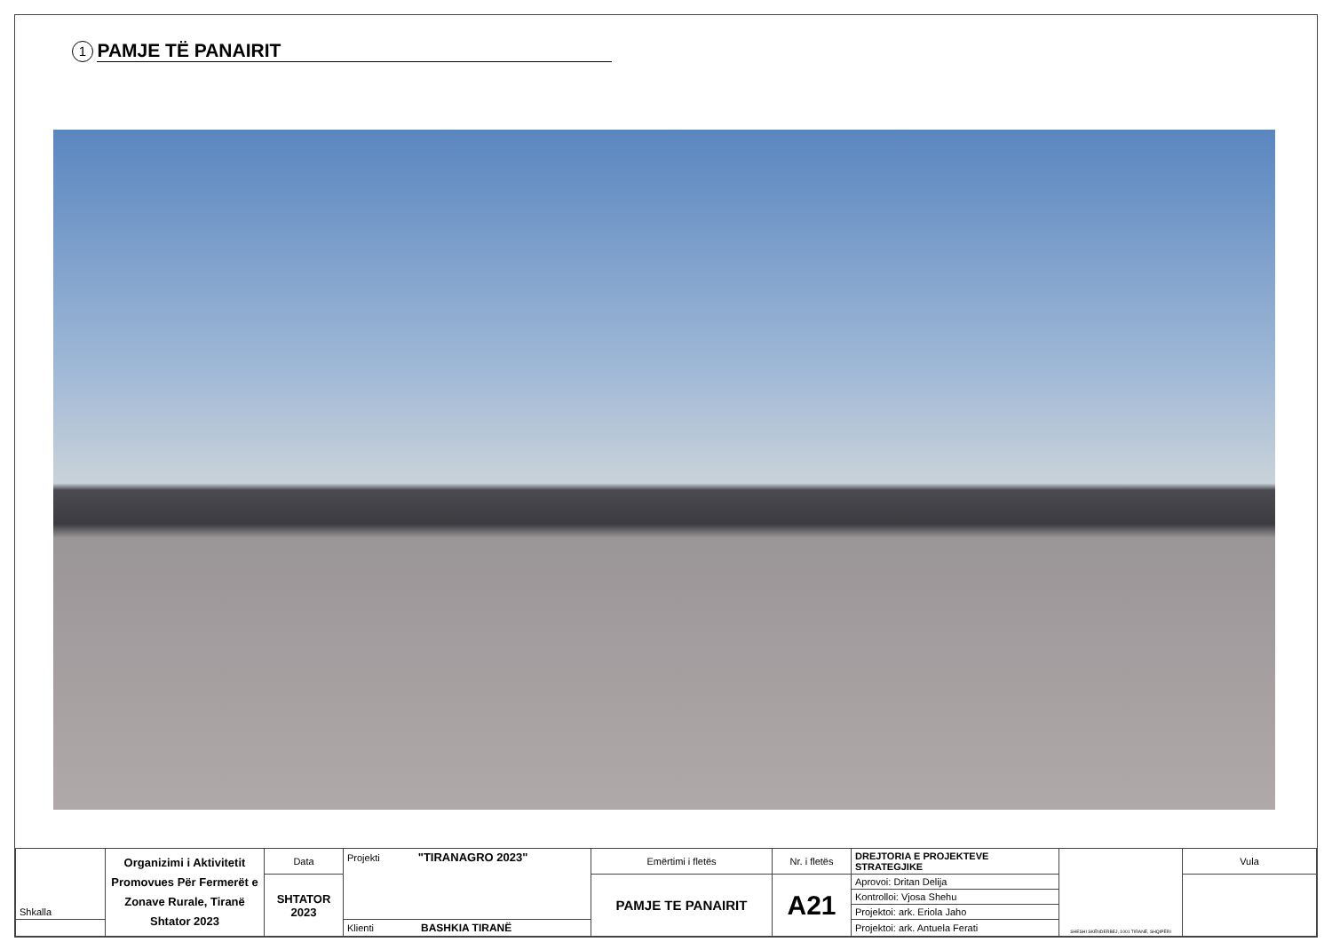1
PAMJE TË PANAIRIT
| Shkalla | Organizimi i Aktivitetit Promovues Për Fermerët e Zonave Rurale, Tiranë Shtator 2023 | Data | Projekti "TIRANAGRO 2023" | Emërtimi i fletës | Nr. i fletës | DREJTORIA E PROJEKTEVE STRATEGJIKE | SHESHI SKËNDERBEJ, 1001 TIRANË, SHQIPËRI | Vula |
| | | SHTATOR 2023 | | PAMJE TE PANAIRIT | A21 | Aprovoi: Dritan Delija | | |
| | | | | | | Kontrolloi: Vjosa Shehu | | |
| | | | | | | Projektoi: ark. Eriola Jaho | | |
| | | | Klienti BASHKIA TIRANË | | | Projektoi: ark. Antuela Ferati | | |